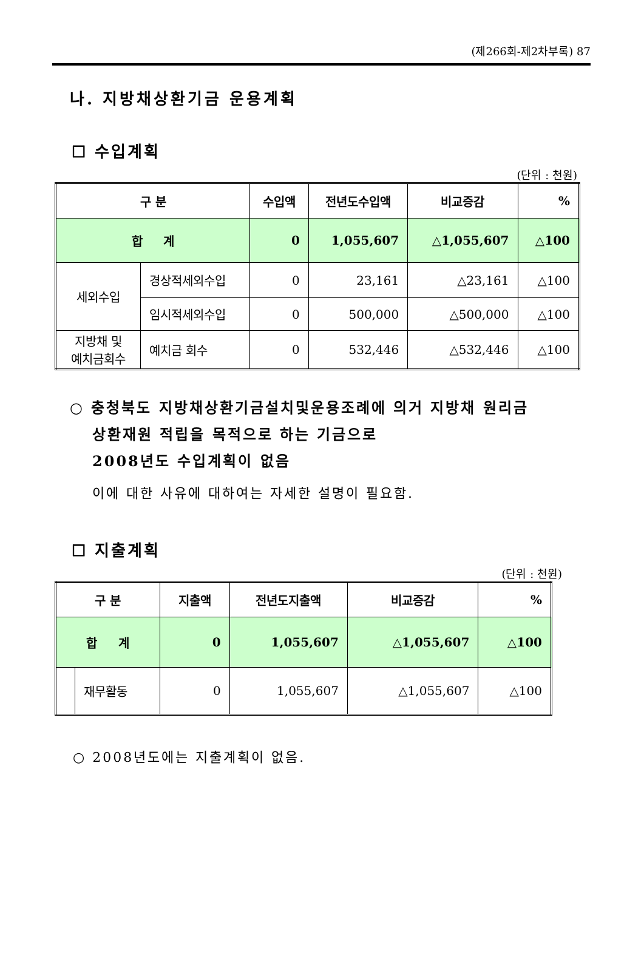(제266회-제2차부록) 87
나. 지방채상환기금 운용계획
☐ 수입계획
(단위 : 천원)
| 구 분 | | 수입액 | 전년도수입액 | 비교증감 | % |
| --- | --- | --- | --- | --- | --- |
| 합 계 | | 0 | 1,055,607 | △1,055,607 | △100 |
| 세외수입 | 경상적세외수입 | 0 | 23,161 | △23,161 | △100 |
| | 임시적세외수입 | 0 | 500,000 | △500,000 | △100 |
| 지방채 및 예치금회수 | 예치금 회수 | 0 | 532,446 | △532,446 | △100 |
○ 충청북도 지방채상환기금설치및운용조례에 의거 지방채 원리금
상환재원 적립을 목적으로 하는 기금으로
2008년도 수입계획이 없음
이에 대한 사유에 대하여는 자세한 설명이 필요함.
☐ 지출계획
(단위 : 천원)
| 구 분 | | 지출액 | 전년도지출액 | 비교증감 | % |
| --- | --- | --- | --- | --- | --- |
| 합 계 | | 0 | 1,055,607 | △1,055,607 | △100 |
| | 재무활동 | 0 | 1,055,607 | △1,055,607 | △100 |
○ 2008년도에는 지출계획이 없음.